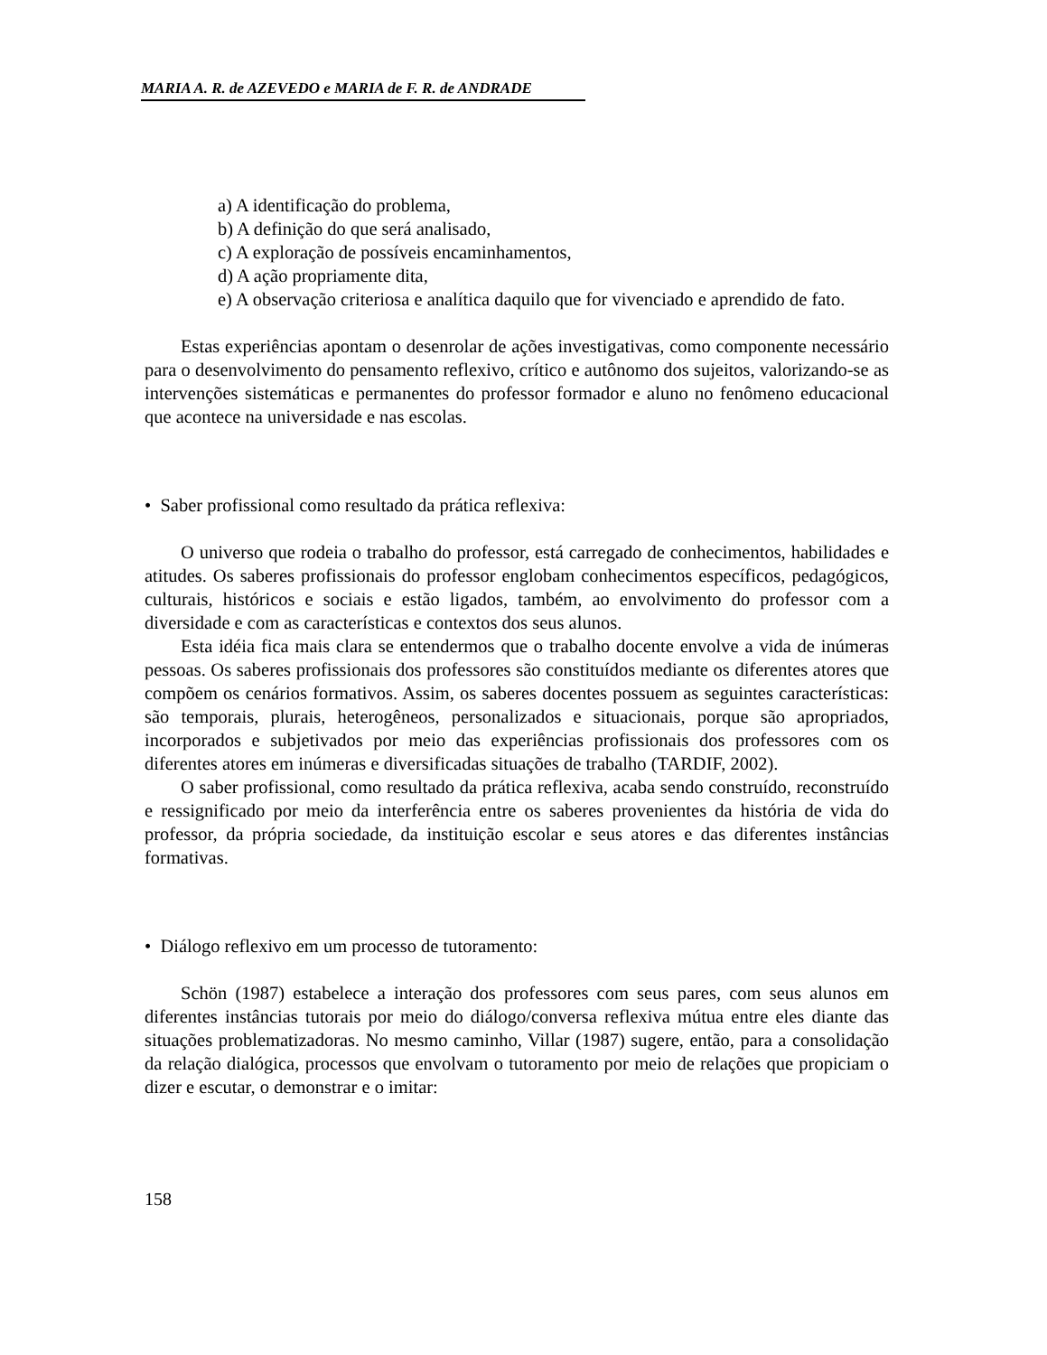MARIA A. R. de AZEVEDO e MARIA de F. R. de ANDRADE
a) A identificação do problema,
b) A definição do que será analisado,
c) A exploração de possíveis encaminhamentos,
d) A ação propriamente dita,
e) A observação criteriosa e analítica daquilo que for vivenciado e aprendido de fato.
Estas experiências apontam o desenrolar de ações investigativas, como componente necessário para o desenvolvimento do pensamento reflexivo, crítico e autônomo dos sujeitos, valorizando-se as intervenções sistemáticas e permanentes do professor formador e aluno no fenômeno educacional que acontece na universidade e nas escolas.
• Saber profissional como resultado da prática reflexiva:
O universo que rodeia o trabalho do professor, está carregado de conhecimentos, habilidades e atitudes. Os saberes profissionais do professor englobam conhecimentos específicos, pedagógicos, culturais, históricos e sociais e estão ligados, também, ao envolvimento do professor com a diversidade e com as características e contextos dos seus alunos.
Esta idéia fica mais clara se entendermos que o trabalho docente envolve a vida de inúmeras pessoas. Os saberes profissionais dos professores são constituídos mediante os diferentes atores que compõem os cenários formativos. Assim, os saberes docentes possuem as seguintes características: são temporais, plurais, heterogêneos, personalizados e situacionais, porque são apropriados, incorporados e subjetivados por meio das experiências profissionais dos professores com os diferentes atores em inúmeras e diversificadas situações de trabalho (TARDIF, 2002).
O saber profissional, como resultado da prática reflexiva, acaba sendo construído, reconstruído e ressignificado por meio da interferência entre os saberes provenientes da história de vida do professor, da própria sociedade, da instituição escolar e seus atores e das diferentes instâncias formativas.
• Diálogo reflexivo em um processo de tutoramento:
Schön (1987) estabelece a interação dos professores com seus pares, com seus alunos em diferentes instâncias tutorais por meio do diálogo/conversa reflexiva mútua entre eles diante das situações problematizadoras. No mesmo caminho, Villar (1987) sugere, então, para a consolidação da relação dialógica, processos que envolvam o tutoramento por meio de relações que propiciam o dizer e escutar, o demonstrar e o imitar:
158